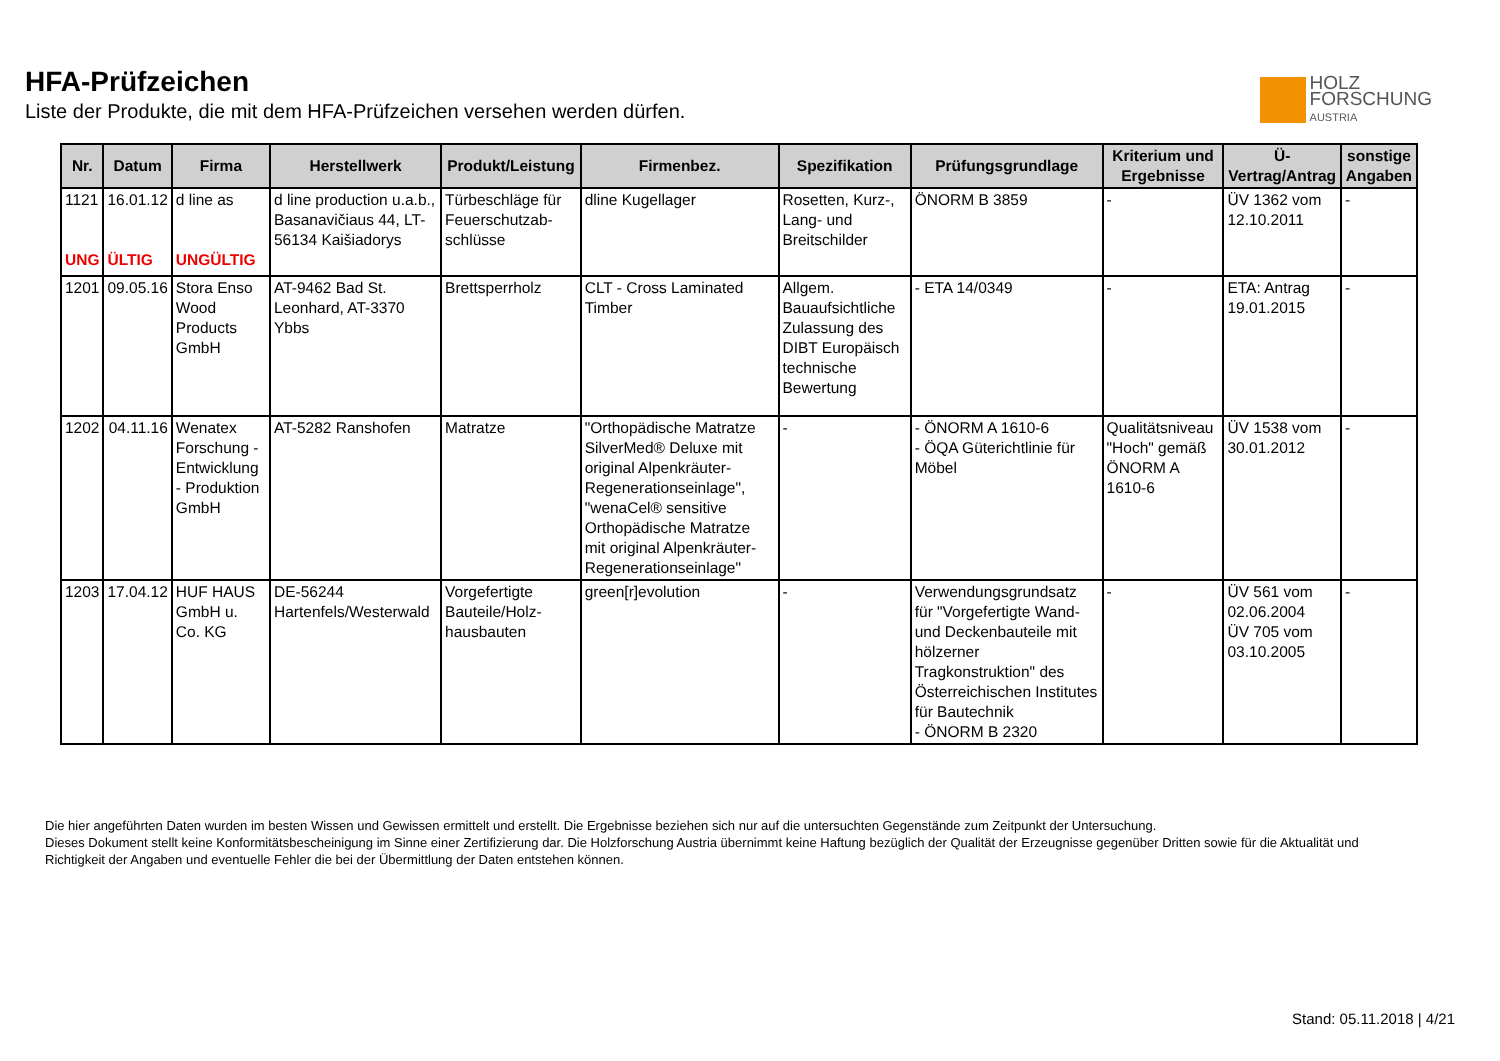HFA-Prüfzeichen
Liste der Produkte, die mit dem HFA-Prüfzeichen versehen werden dürfen.
HOLZ
FORSCHUNG
AUSTRIA
| Nr. | Datum | Firma | Herstellwerk | Produkt/Leistung | Firmenbez. | Spezifikation | Prüfungsgrundlage | Kriterium und Ergebnisse | Ü-Vertrag/Antrag | sonstige Angaben |
| --- | --- | --- | --- | --- | --- | --- | --- | --- | --- | --- |
| 1121 UNG | 16.01.12 ÜLTIG | d line as UNGÜLTIG | d line production u.a.b., Basanavičiaus 44, LT-56134 Kaišiadorys | Türbeschläge für Feuerschutzab-schlüsse | dline Kugellager | Rosetten, Kurz-, Lang- und Breitschilder | ÖNORM B 3859 | - | ÜV 1362 vom 12.10.2011 | - |
| 1201 | 09.05.16 | Stora Enso Wood Products GmbH | AT-9462 Bad St. Leonhard, AT-3370 Ybbs | Brettsperrholz | CLT - Cross Laminated Timber | Allgem. Bauaufsichtliche Zulassung des DIBT Europäisch technische Bewertung | - ETA 14/0349 | - | ETA: Antrag 19.01.2015 | - |
| 1202 | 04.11.16 | Wenatex Forschung - Entwicklung - Produktion GmbH | AT-5282 Ranshofen | Matratze | "Orthopädische Matratze SilverMed® Deluxe mit original Alpenkräuter-Regenerationseinlage", "wenaCel® sensitive Orthopädische Matratze mit original Alpenkräuter-Regenerationseinlage" | - | - ÖNORM A 1610-6 - ÖQA Güterichtlinie für Möbel | Qualitätsniveau "Hoch" gemäß ÖNORM A 1610-6 | ÜV 1538 vom 30.01.2012 | - |
| 1203 | 17.04.12 | HUF HAUS GmbH u. Co. KG | DE-56244 Hartenfels/Westerwald | Vorgefertigte Bauteile/Holz-hausbauten | green[r]evolution | - | Verwendungsgrundsatz für "Vorgefertigte Wand- und Deckenbauteile mit hölzerner Tragkonstruktion" des Österreichischen Institutes für Bautechnik - ÖNORM B 2320 | - | ÜV 561 vom 02.06.2004 ÜV 705 vom 03.10.2005 | - |
Die hier angeführten Daten wurden im besten Wissen und Gewissen ermittelt und erstellt. Die Ergebnisse beziehen sich nur auf die untersuchten Gegenstände zum Zeitpunkt der Untersuchung.
Dieses Dokument stellt keine Konformitätsbescheinigung im Sinne einer Zertifizierung dar. Die Holzforschung Austria übernimmt keine Haftung bezüglich der Qualität der Erzeugnisse gegenüber Dritten sowie für die Aktualität und Richtigkeit der Angaben und eventuelle Fehler die bei der Übermittlung der Daten entstehen können.
Stand: 05.11.2018 | 4/21